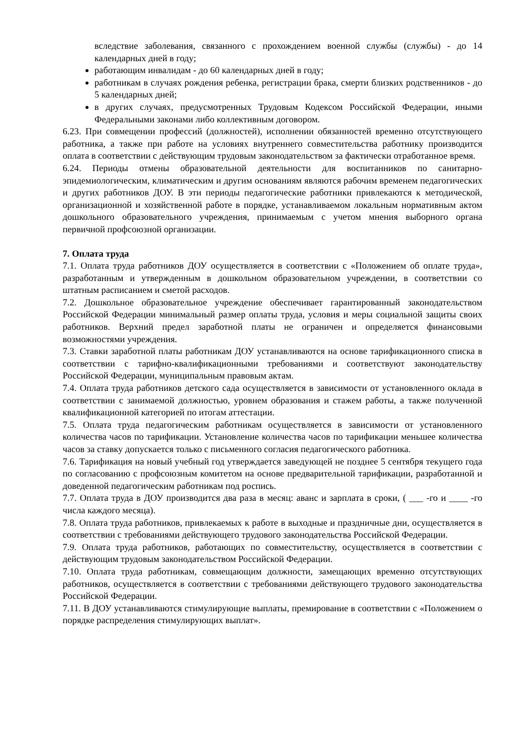вследствие заболевания, связанного с прохождением военной службы (службы) - до 14 календарных дней в году;
работающим инвалидам - до 60 календарных дней в году;
работникам в случаях рождения ребенка, регистрации брака, смерти близких родственников - до 5 календарных дней;
в других случаях, предусмотренных Трудовым Кодексом Российской Федерации, иными Федеральными законами либо коллективным договором.
6.23. При совмещении профессий (должностей), исполнении обязанностей временно отсутствующего работника, а также при работе на условиях внутреннего совместительства работнику производится оплата в соответствии с действующим трудовым законодательством за фактически отработанное время.
6.24. Периоды отмены образовательной деятельности для воспитанников по санитарно-эпидемиологическим, климатическим и другим основаниям являются рабочим временем педагогических и других работников ДОУ. В эти периоды педагогические работники привлекаются к методической, организационной и хозяйственной работе в порядке, устанавливаемом локальным нормативным актом дошкольного образовательного учреждения, принимаемым с учетом мнения выборного органа первичной профсоюзной организации.
7. Оплата труда
7.1. Оплата труда работников ДОУ осуществляется в соответствии с «Положением об оплате труда», разработанным и утвержденным в дошкольном образовательном учреждении, в соответствии со штатным расписанием и сметой расходов.
7.2. Дошкольное образовательное учреждение обеспечивает гарантированный законодательством Российской Федерации минимальный размер оплаты труда, условия и меры социальной защиты своих работников. Верхний предел заработной платы не ограничен и определяется финансовыми возможностями учреждения.
7.3. Ставки заработной платы работникам ДОУ устанавливаются на основе тарификационного списка в соответствии с тарифно-квалификационными требованиями и соответствуют законодательству Российской Федерации, муниципальным правовым актам.
7.4. Оплата труда работников детского сада осуществляется в зависимости от установленного оклада в соответствии с занимаемой должностью, уровнем образования и стажем работы, а также полученной квалификационной категорией по итогам аттестации.
7.5. Оплата труда педагогическим работникам осуществляется в зависимости от установленного количества часов по тарификации. Установление количества часов по тарификации меньшее количества часов за ставку допускается только с письменного согласия педагогического работника.
7.6. Тарификация на новый учебный год утверждается заведующей не позднее 5 сентября текущего года по согласованию с профсоюзным комитетом на основе предварительной тарификации, разработанной и доведенной педагогическим работникам под роспись.
7.7. Оплата труда в ДОУ производится два раза в месяц: аванс и зарплата в сроки, ( ___ -го и ____ -го числа каждого месяца).
7.8. Оплата труда работников, привлекаемых к работе в выходные и праздничные дни, осуществляется в соответствии с требованиями действующего трудового законодательства Российской Федерации.
7.9. Оплата труда работников, работающих по совместительству, осуществляется в соответствии с действующим трудовым законодательством Российской Федерации.
7.10. Оплата труда работникам, совмещающим должности, замещающих временно отсутствующих работников, осуществляется в соответствии с требованиями действующего трудового законодательства Российской Федерации.
7.11. В ДОУ устанавливаются стимулирующие выплаты, премирование в соответствии с «Положением о порядке распределения стимулирующих выплат».